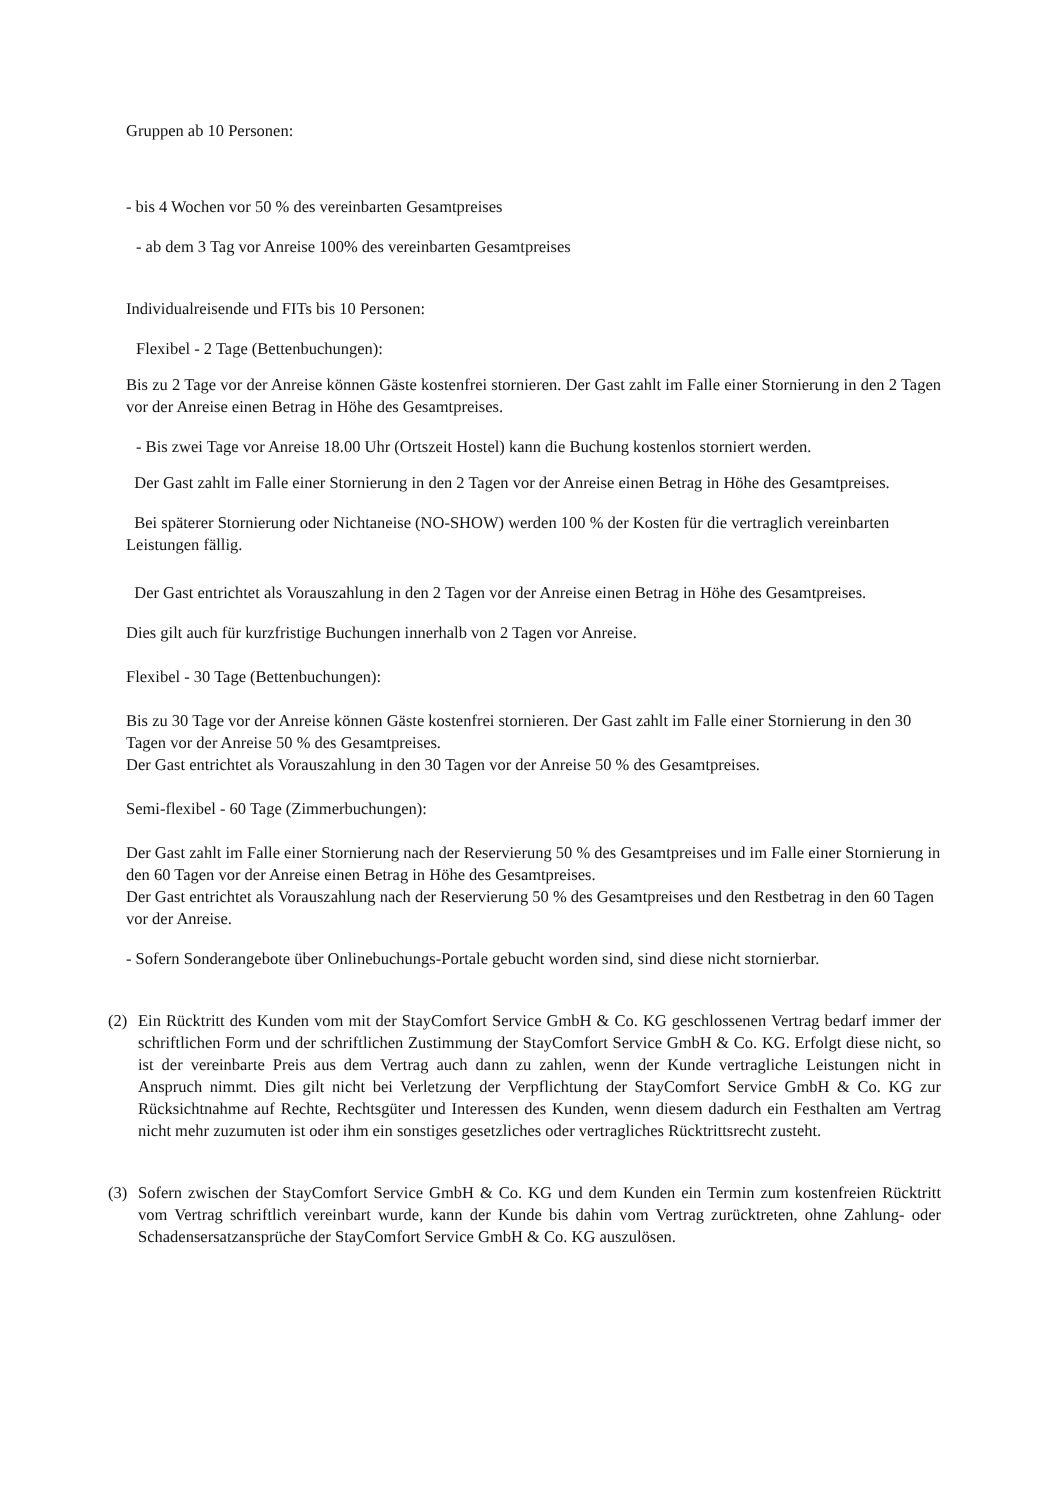Gruppen ab 10 Personen:
- bis 4 Wochen vor 50 % des vereinbarten Gesamtpreises
- ab dem 3 Tag vor Anreise 100% des vereinbarten Gesamtpreises
Individualreisende und FITs bis 10 Personen:
Flexibel - 2 Tage (Bettenbuchungen):
Bis zu 2 Tage vor der Anreise können Gäste kostenfrei stornieren. Der Gast zahlt im Falle einer Stornierung in den 2 Tagen vor der Anreise einen Betrag in Höhe des Gesamtpreises.
- Bis zwei Tage vor Anreise 18.00 Uhr (Ortszeit Hostel) kann die Buchung kostenlos storniert werden.
Der Gast zahlt im Falle einer Stornierung in den 2 Tagen vor der Anreise einen Betrag in Höhe des Gesamtpreises.
Bei späterer Stornierung oder Nichtaneise (NO-SHOW) werden 100 % der Kosten für die vertraglich vereinbarten Leistungen fällig.
Der Gast entrichtet als Vorauszahlung in den 2 Tagen vor der Anreise einen Betrag in Höhe des Gesamtpreises.
Dies gilt auch für kurzfristige Buchungen innerhalb von 2 Tagen vor Anreise.
Flexibel - 30 Tage (Bettenbuchungen):
Bis zu 30 Tage vor der Anreise können Gäste kostenfrei stornieren. Der Gast zahlt im Falle einer Stornierung in den 30 Tagen vor der Anreise 50 % des Gesamtpreises.
Der Gast entrichtet als Vorauszahlung in den 30 Tagen vor der Anreise 50 % des Gesamtpreises.
Semi-flexibel - 60 Tage (Zimmerbuchungen):
Der Gast zahlt im Falle einer Stornierung nach der Reservierung 50 % des Gesamtpreises und im Falle einer Stornierung in den 60 Tagen vor der Anreise einen Betrag in Höhe des Gesamtpreises.
Der Gast entrichtet als Vorauszahlung nach der Reservierung 50 % des Gesamtpreises und den Restbetrag in den 60 Tagen vor der Anreise.
- Sofern Sonderangebote über Onlinebuchungs-Portale gebucht worden sind, sind diese nicht stornierbar.
(2) Ein Rücktritt des Kunden vom mit der StayComfort Service GmbH & Co. KG geschlossenen Vertrag bedarf immer der schriftlichen Form und der schriftlichen Zustimmung der StayComfort Service GmbH & Co. KG. Erfolgt diese nicht, so ist der vereinbarte Preis aus dem Vertrag auch dann zu zahlen, wenn der Kunde vertragliche Leistungen nicht in Anspruch nimmt. Dies gilt nicht bei Verletzung der Verpflichtung der StayComfort Service GmbH & Co. KG zur Rücksichtnahme auf Rechte, Rechtsgüter und Interessen des Kunden, wenn diesem dadurch ein Festhalten am Vertrag nicht mehr zuzumuten ist oder ihm ein sonstiges gesetzliches oder vertragliches Rücktrittsrecht zusteht.
(3) Sofern zwischen der StayComfort Service GmbH & Co. KG und dem Kunden ein Termin zum kostenfreien Rücktritt vom Vertrag schriftlich vereinbart wurde, kann der Kunde bis dahin vom Vertrag zurücktreten, ohne Zahlung- oder Schadensersatzansprüche der StayComfort Service GmbH & Co. KG auszulösen.